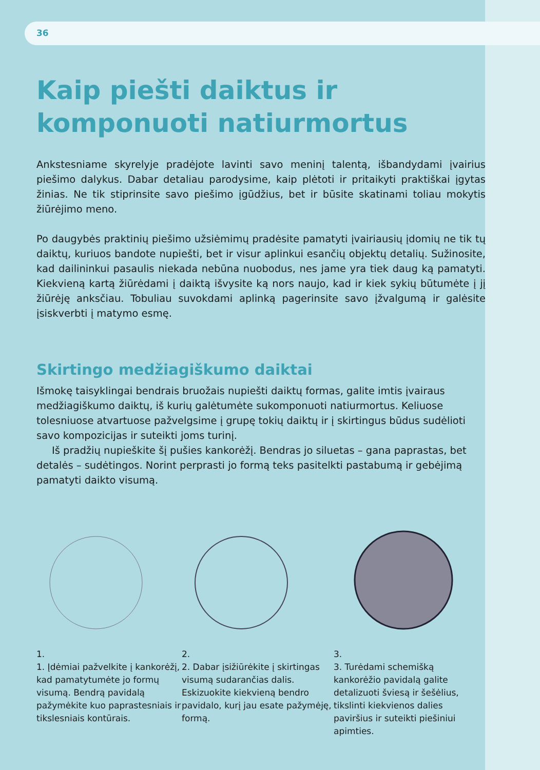36
Kaip piešti daiktus ir komponuoti natiurmortus
Ankstesniame skyrelyje pradėjote lavinti savo meninį talentą, išbandydami įvairius piešimo dalykus. Dabar detaliau parodysime, kaip plėtoti ir pritaikyti praktiškai įgytas žinias. Ne tik stiprinsite savo piešimo įgūdžius, bet ir būsite skatinami toliau mokytis žiūrėjimo meno.
Po daugybės praktinių piešimo užsiėmimų pradėsite pamatyti įvairiausių įdomių ne tik tų daiktų, kuriuos bandote nupiešti, bet ir visur aplinkui esančių objektų detalių. Sužinosite, kad dailininkui pasaulis niekada nebūna nuobodus, nes jame yra tiek daug ką pamatyti. Kiekvieną kartą žiūrėdami į daiktą išvysite ką nors naujo, kad ir kiek sykių būtumėte į jį žiūrėję anksčiau. Tobuliau suvokdami aplinką pagerinsite savo įžvalgumą ir galėsite įsiskverbti į matymo esmę.
Skirtingo medžiagiškumo daiktai
Išmokę taisyklingai bendrais bruožais nupiešti daiktų formas, galite imtis įvairaus medžiagiškumo daiktų, iš kurių galėtumėte sukomponuoti natiurmortus. Keliuose tolesniuose atvartuose pažvelgsime į grupę tokių daiktų ir į skirtingus būdus sudėlioti savo kompozicijas ir suteikti joms turinį.
Iš pradžių nupieškite šį pušies kankorėžį. Bendras jo siluetas – gana paprastas, bet detalės – sudėtingos. Norint perprasti jo formą teks pasitelkti pastabumą ir gebėjimą pamatyti daikto visumą.
1.
1. Įdėmiai pažvelkite į kankorėžį, kad pamatytumėte jo formų visumą. Bendrą pavidalą pažymėkite kuo paprastesniais ir tikslesniais kontūrais.
2.
2. Dabar įsižiūrėkite į skirtingas visumą sudarančias dalis. Eskizuokite kiekvieną bendro pavidalo, kurį jau esate pažymėję, formą.
3.
3. Turėdami schemišką kankorėžio pavidalą galite detalizuoti šviesą ir šešėlius, tikslinti kiekvienos dalies paviršius ir suteikti piešiniui apimties.